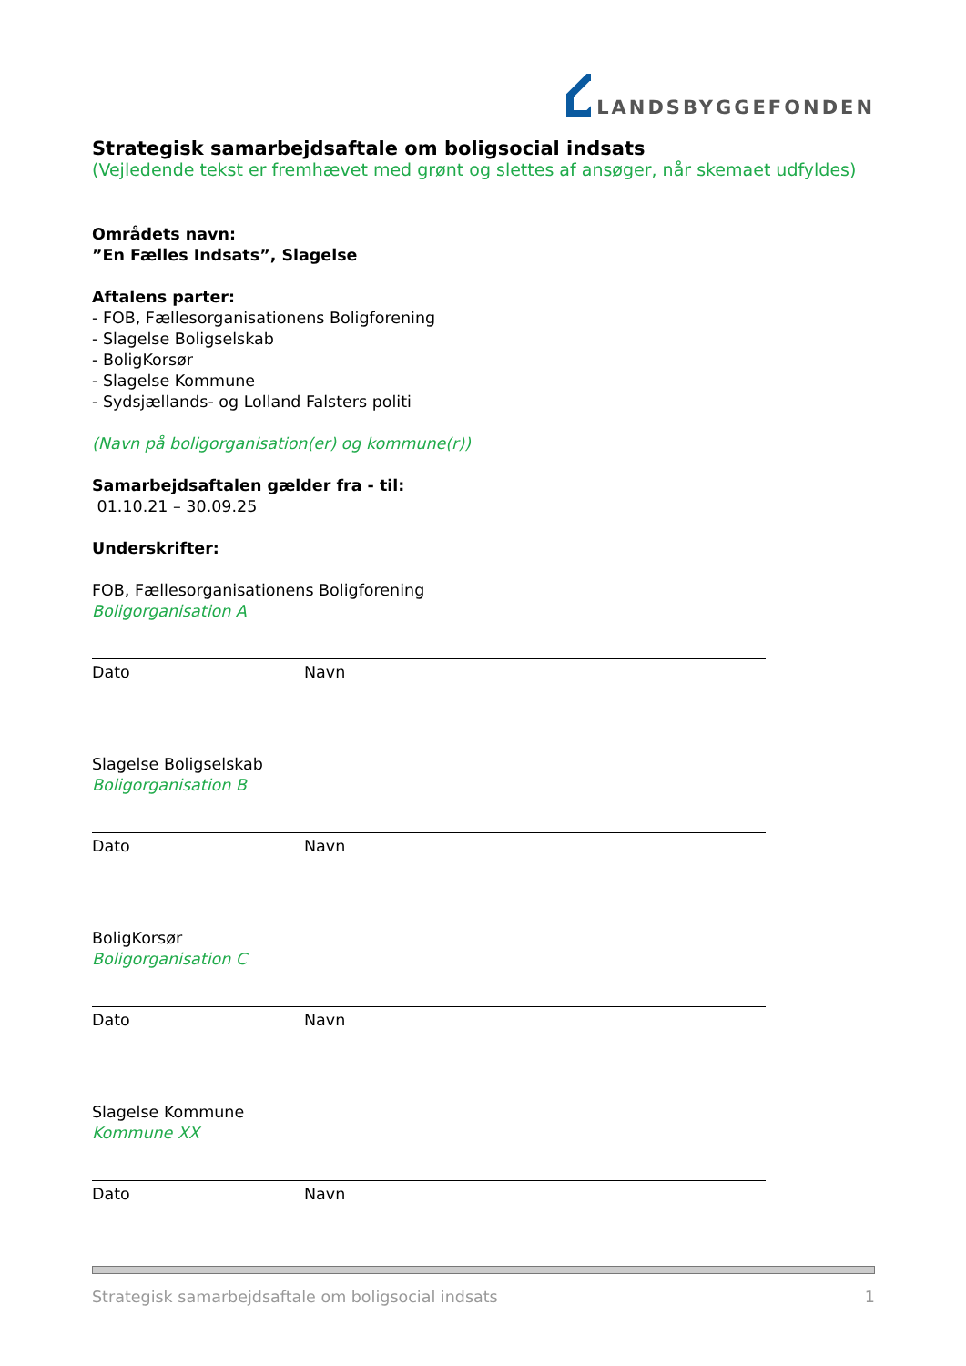LANDSBYGGEFONDEN
Strategisk samarbejdsaftale om boligsocial indsats
(Vejledende tekst er fremhævet med grønt og slettes af ansøger, når skemaet udfyldes)
Områdets navn:
”En Fælles Indsats”, Slagelse
Aftalens parter:
- FOB, Fællesorganisationens Boligforening
- Slagelse Boligselskab
- BoligKorsør
- Slagelse Kommune
- Sydsjællands- og Lolland Falsters politi
(Navn på boligorganisation(er) og kommune(r))
Samarbejdsaftalen gælder fra - til:
01.10.21 – 30.09.25
Underskrifter:
FOB, Fællesorganisationens Boligforening
Boligorganisation A
Dato Navn
Slagelse Boligselskab
Boligorganisation B
Dato Navn
BoligKorsør
Boligorganisation C
Dato Navn
Slagelse Kommune
Kommune XX
Dato Navn
Strategisk samarbejdsaftale om boligsocial indsats 1